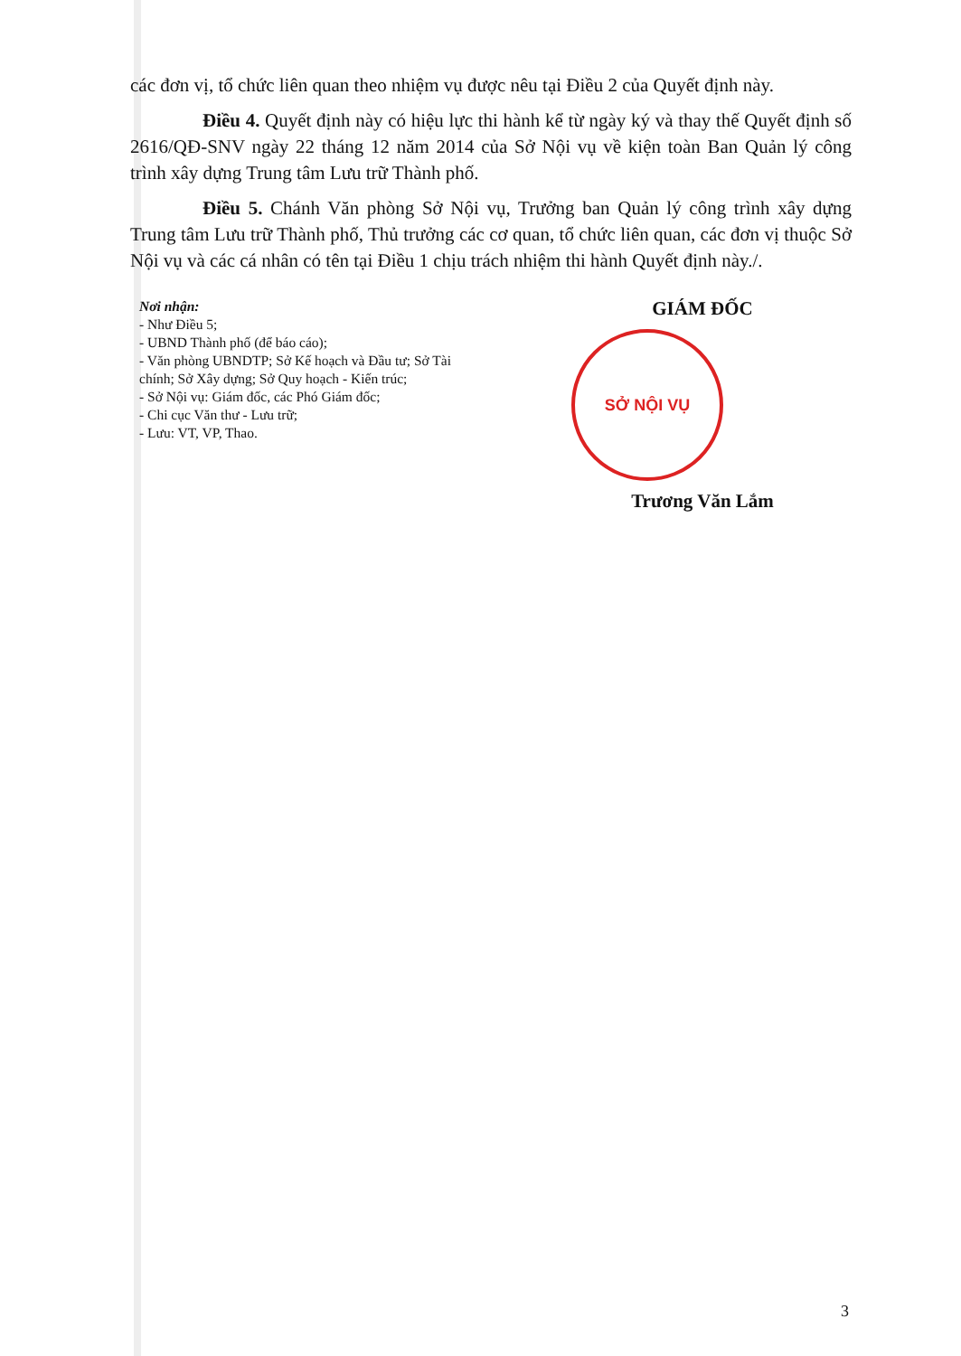các đơn vị, tổ chức liên quan theo nhiệm vụ được nêu tại Điều 2 của Quyết định này.
Điều 4. Quyết định này có hiệu lực thi hành kể từ ngày ký và thay thế Quyết định số 2616/QĐ-SNV ngày 22 tháng 12 năm 2014 của Sở Nội vụ về kiện toàn Ban Quản lý công trình xây dựng Trung tâm Lưu trữ Thành phố.
Điều 5. Chánh Văn phòng Sở Nội vụ, Trưởng ban Quản lý công trình xây dựng Trung tâm Lưu trữ Thành phố, Thủ trưởng các cơ quan, tổ chức liên quan, các đơn vị thuộc Sở Nội vụ và các cá nhân có tên tại Điều 1 chịu trách nhiệm thi hành Quyết định này./.
Nơi nhận:
- Như Điều 5;
- UBND Thành phố (để báo cáo);
- Văn phòng UBNDTP; Sở Kế hoạch và Đầu tư; Sở Tài chính; Sở Xây dựng; Sở Quy hoạch - Kiến trúc;
- Sở Nội vụ: Giám đốc, các Phó Giám đốc;
- Chi cục Văn thư - Lưu trữ;
- Lưu: VT, VP, Thao.
GIÁM ĐỐC
SỞ NỘI VỤ
Trương Văn Lắm
3